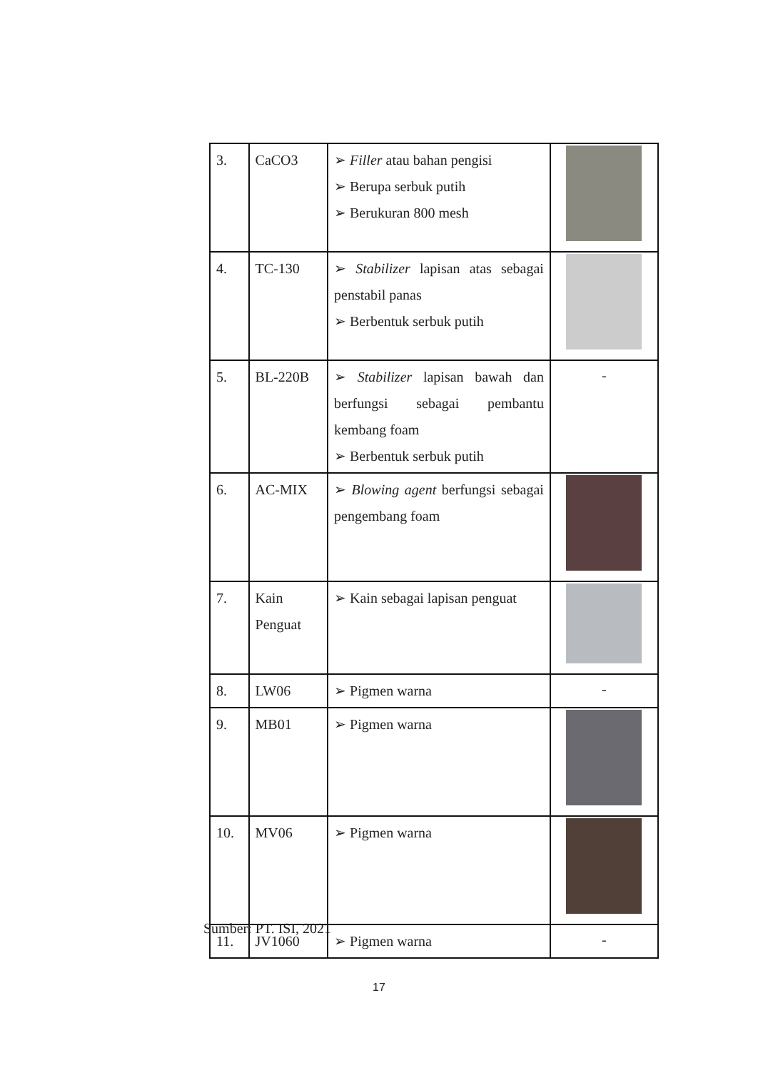| 3. | CaCO3 | ➢ Filler atau bahan pengisi ➢ Berupa serbuk putih ➢ Berukuran 800 mesh | |
| 4. | TC-130 | ➢ Stabilizer lapisan atas sebagai penstabil panas ➢ Berbentuk serbuk putih | |
| 5. | BL-220B | ➢ Stabilizer lapisan bawah dan berfungsi sebagai pembantu kembang foam ➢ Berbentuk serbuk putih | - |
| 6. | AC-MIX | ➢ Blowing agent berfungsi sebagai pengembang foam | |
| 7. | Kain Penguat | ➢ Kain sebagai lapisan penguat | |
| 8. | LW06 | ➢ Pigmen warna | - |
| 9. | MB01 | ➢ Pigmen warna | |
| 10. | MV06 | ➢ Pigmen warna | |
| 11. | JV1060 | ➢ Pigmen warna | - |
Sumber: PT. ISI, 2021
17